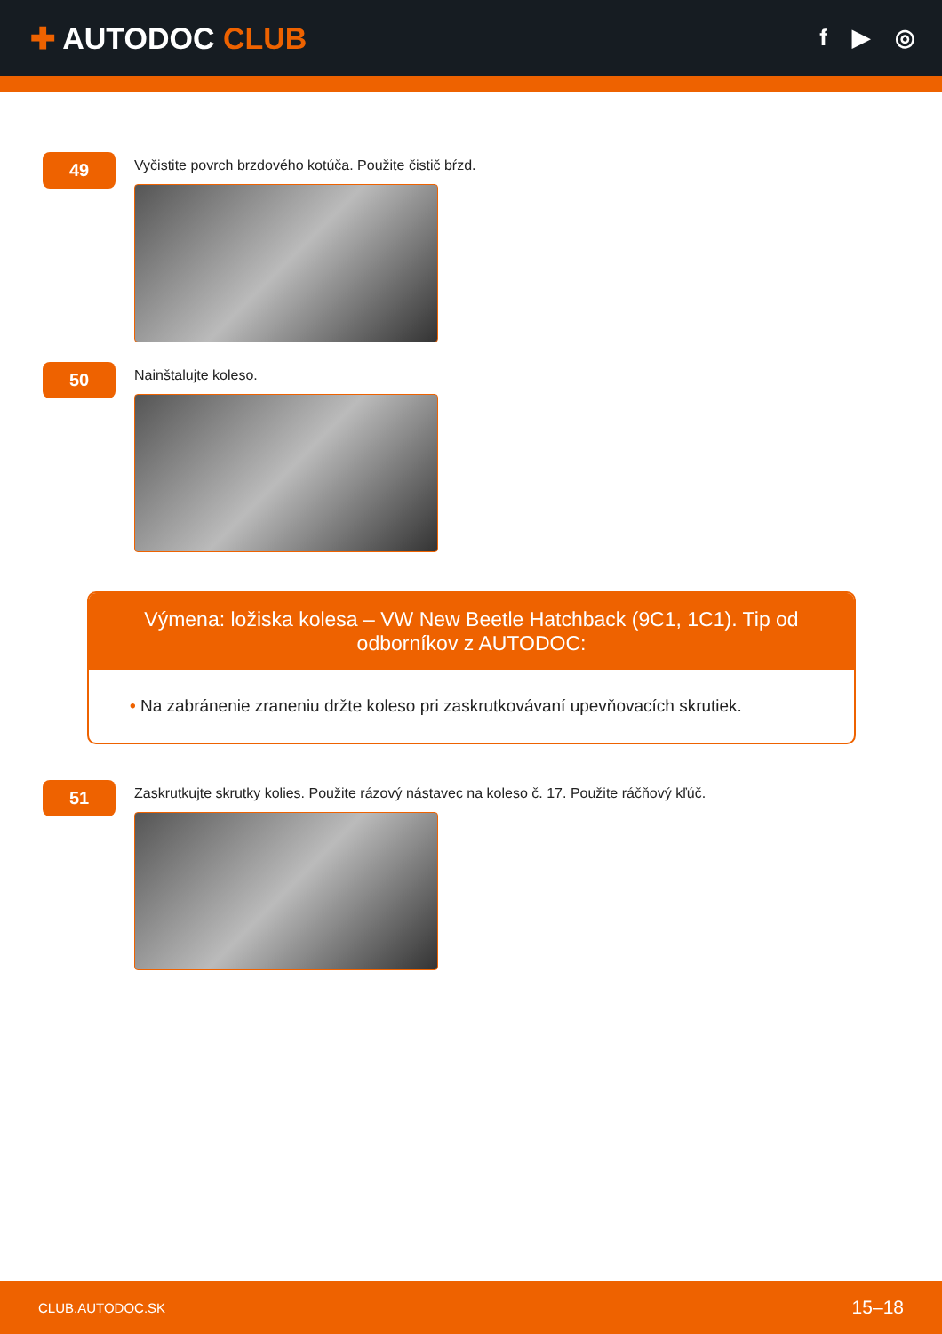✚ AUTODOC CLUB
f ▶ ◎
49
Vyčistite povrch brzdového kotúča. Použite čistič bŕzd.
50
Nainštalujte koleso.
Výmena: ložiska kolesa – VW New Beetle Hatchback (9C1, 1C1). Tip od odborníkov z AUTODOC:
• Na zabránenie zraneniu držte koleso pri zaskrutkovávaní upevňovacích skrutiek.
51
Zaskrutkujte skrutky kolies. Použite rázový nástavec na koleso č. 17. Použite ráčňový kľúč.
CLUB.AUTODOC.SK 15–18